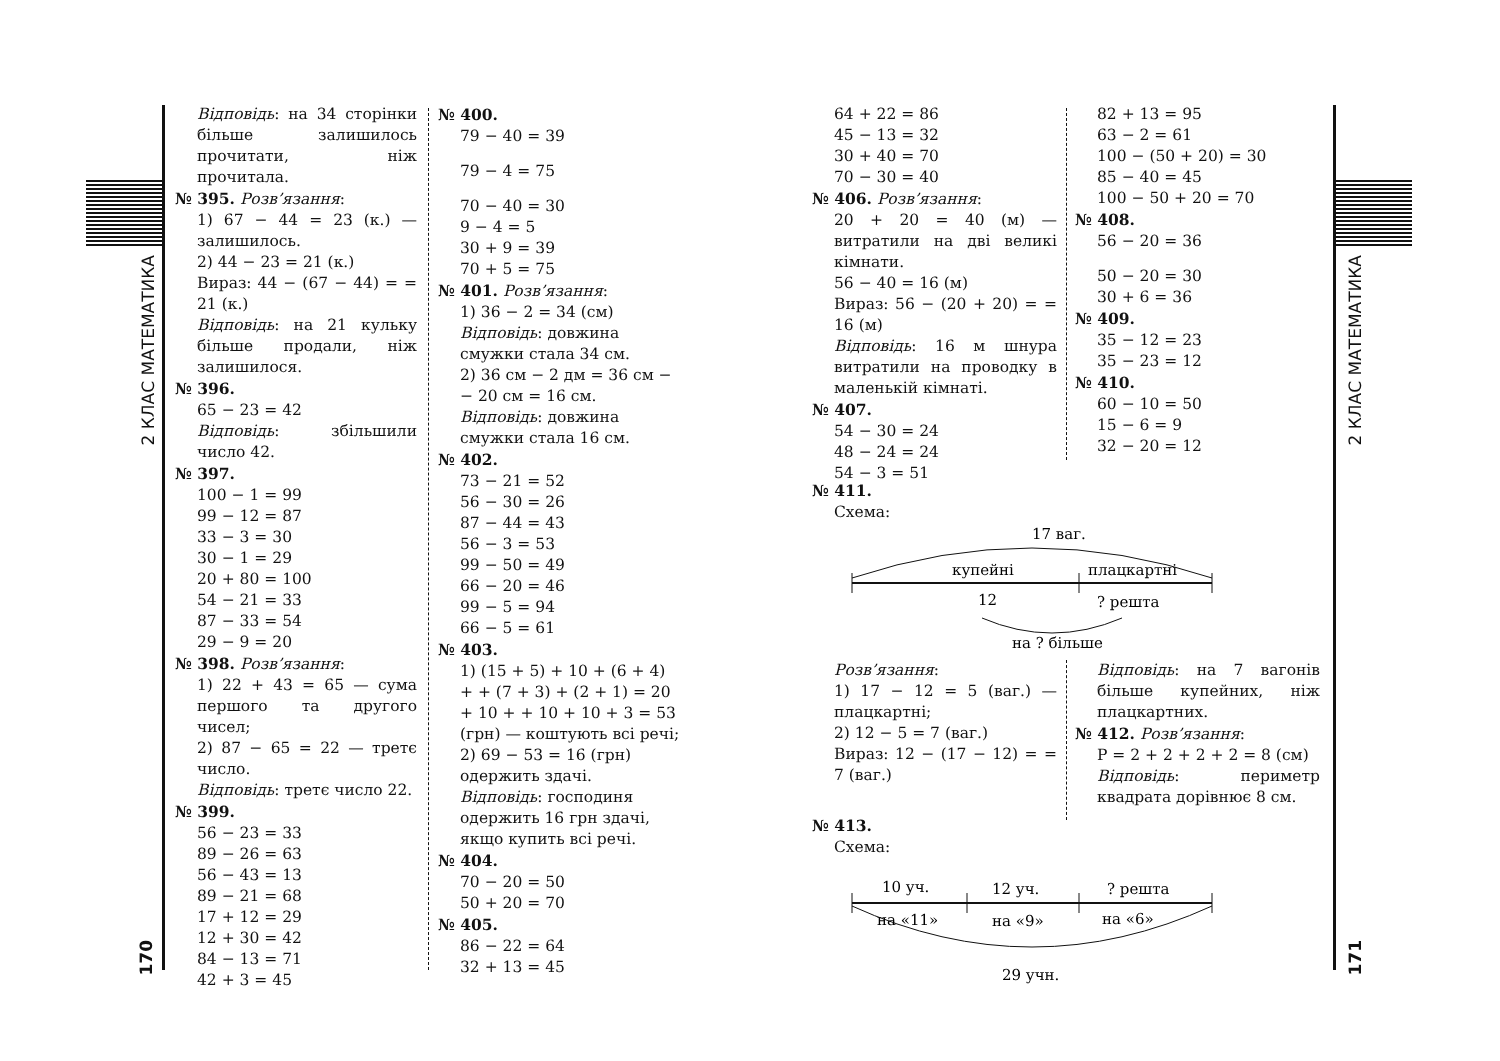2 КЛАС МАТЕМАТИКА
170
2 КЛАС МАТЕМАТИКА
171
Відповідь: на 34 сторінки більше залишилось прочитати, ніж прочитала.
№ 395. Розв’язання:
1) 67 − 44 = 23 (к.) — залишилось.
2) 44 − 23 = 21 (к.)
Вираз: 44 − (67 − 44) = = 21 (к.)
Відповідь: на 21 кульку більше продали, ніж залишилося.
№ 396.
65 − 23 = 42
Відповідь: збільшили число 42.
№ 397.
100 − 1 = 99
99 − 12 = 87
33 − 3 = 30
30 − 1 = 29
20 + 80 = 100
54 − 21 = 33
87 − 33 = 54
29 − 9 = 20
№ 398. Розв’язання:
1) 22 + 43 = 65 — сума першого та другого чисел;
2) 87 − 65 = 22 — третє число.
Відповідь: третє число 22.
№ 399.
56 − 23 = 33
89 − 26 = 63
56 − 43 = 13
89 − 21 = 68
17 + 12 = 29
12 + 30 = 42
84 − 13 = 71
42 + 3 = 45
№ 400.
79 − 40 = 39
79 − 4 = 75
70 − 40 = 30
9 − 4 = 5
30 + 9 = 39
70 + 5 = 75
№ 401. Розв’язання:
1) 36 − 2 = 34 (см)
Відповідь: довжина смужки стала 34 см.
2) 36 см − 2 дм = 36 см − − 20 см = 16 см.
Відповідь: довжина смужки стала 16 см.
№ 402.
73 − 21 = 52
56 − 30 = 26
87 − 44 = 43
56 − 3 = 53
99 − 50 = 49
66 − 20 = 46
99 − 5 = 94
66 − 5 = 61
№ 403.
1) (15 + 5) + 10 + (6 + 4) + + (7 + 3) + (2 + 1) = 20 + 10 + + 10 + 10 + 3 = 53 (грн) — коштують всі речі;
2) 69 − 53 = 16 (грн) одержить здачі.
Відповідь: господиня одержить 16 грн здачі, якщо купить всі речі.
№ 404.
70 − 20 = 50
50 + 20 = 70
№ 405.
86 − 22 = 64
32 + 13 = 45
64 + 22 = 86
45 − 13 = 32
30 + 40 = 70
70 − 30 = 40
№ 406. Розв’язання:
20 + 20 = 40 (м) — витратили на дві великі кімнати.
56 − 40 = 16 (м)
Вираз: 56 − (20 + 20) = = 16 (м)
Відповідь: 16 м шнура витратили на проводку в маленькій кімнаті.
№ 407.
54 − 30 = 24
48 − 24 = 24
54 − 3 = 51
82 + 13 = 95
63 − 2 = 61
100 − (50 + 20) = 30
85 − 40 = 45
100 − 50 + 20 = 70
№ 408.
56 − 20 = 36
50 − 20 = 30
30 + 6 = 36
№ 409.
35 − 12 = 23
35 − 23 = 12
№ 410.
60 − 10 = 50
15 − 6 = 9
32 − 20 = 12
№ 411.
Схема:
17 ваг.
купейні
плацкартні
12
? решта
на ? більше
Розв’язання:
1) 17 − 12 = 5 (ваг.) — плацкартні;
2) 12 − 5 = 7 (ваг.)
Вираз: 12 − (17 − 12) = = 7 (ваг.)
Відповідь: на 7 вагонів більше купейних, ніж плацкартних.
№ 412. Розв’язання:
P = 2 + 2 + 2 + 2 = 8 (см)
Відповідь: периметр квадрата дорівнює 8 см.
№ 413.
Схема:
10 уч.
12 уч.
? решта
на «11»
на «9»
на «6»
29 учн.